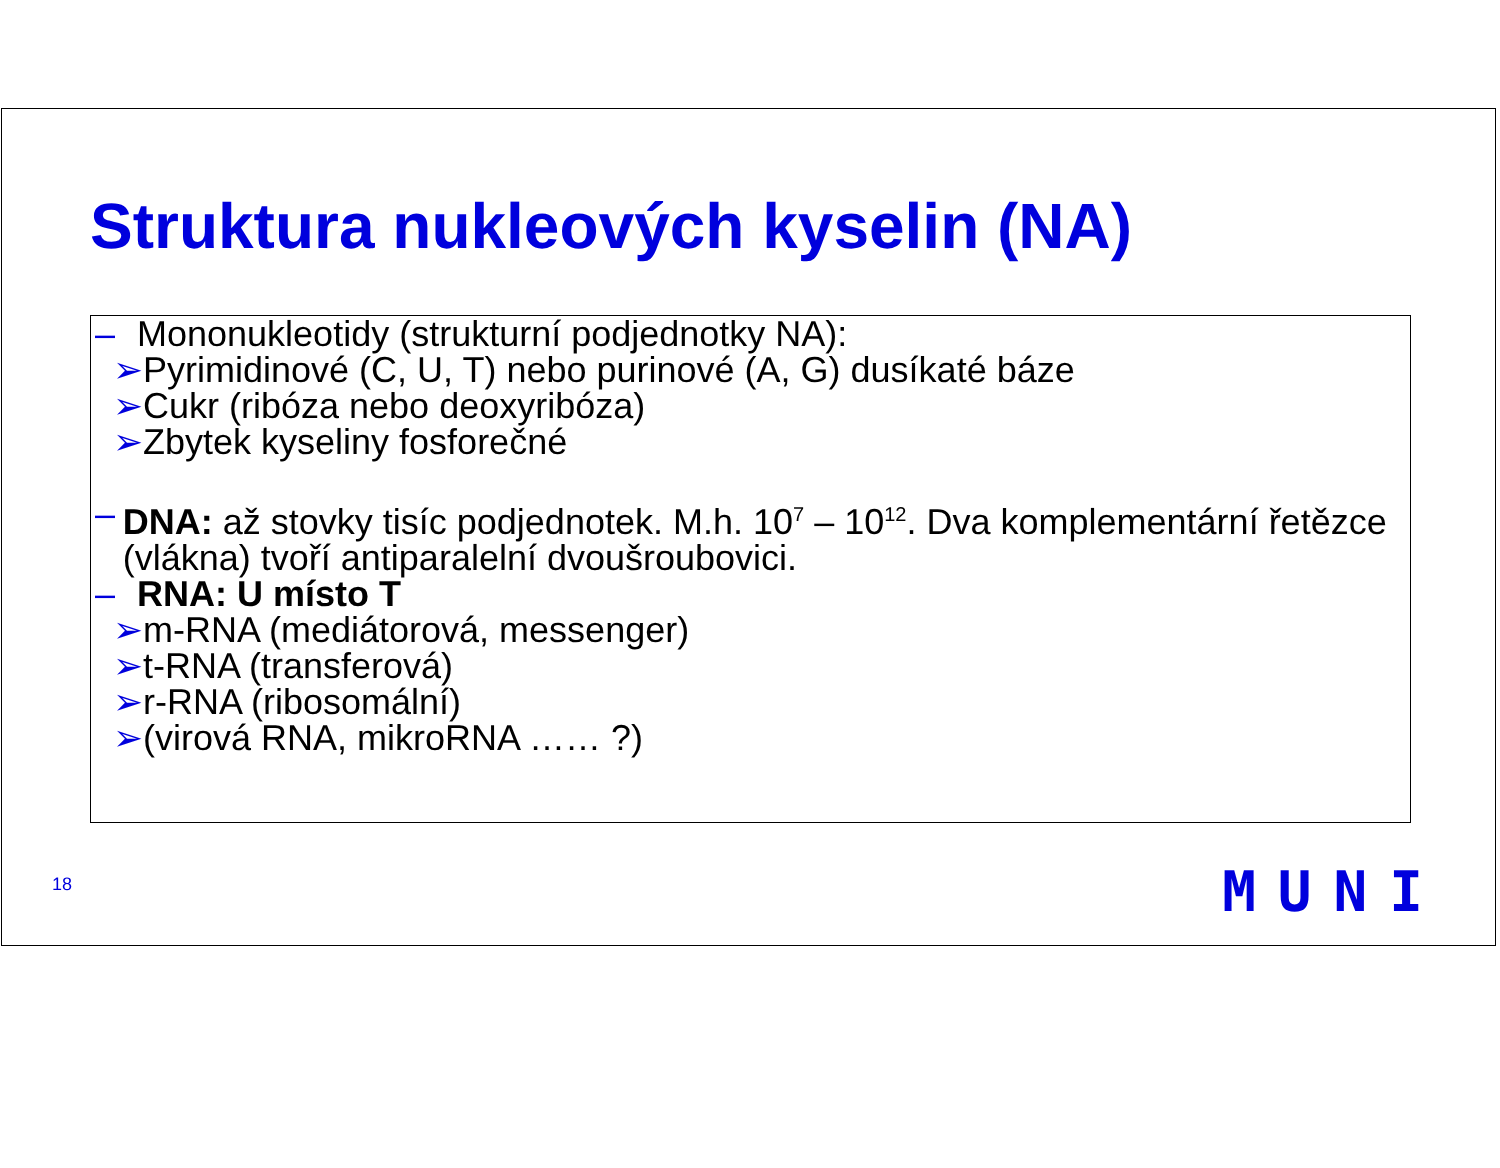Struktura nukleových kyselin (NA)
– Mononukleotidy (strukturní podjednotky NA):
➢Pyrimidinové (C, U, T) nebo purinové (A, G) dusíkaté báze
➢Cukr (ribóza nebo deoxyribóza)
➢Zbytek kyseliny fosforečné
– DNA: až stovky tisíc podjednotek. M.h. 10<sup>7</sup> – 10<sup>12</sup>. Dva komplementární řetězce (vlákna) tvoří antiparalelní dvoušroubovici.
– RNA: U místo T
➢m-RNA (mediátorová, messenger)
➢t-RNA (transferová)
➢r-RNA (ribosomální)
➢(virová RNA, mikroRNA …… ?)
18 MUNI